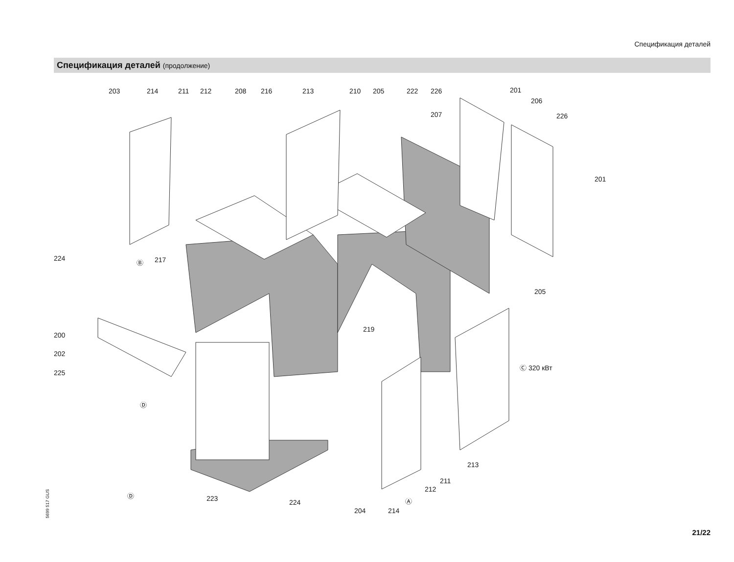Спецификация деталей
Спецификация деталей (продолжение)
203 214 211 212 208 216 213 210 205 222 226 201
206
207 226
201
224 Ⓑ 217
205
219
200
202
Ⓒ 320 кВт
225
Ⓓ
213
211
212
Ⓓ 223 Ⓐ
224
204 214
5699 517 GUS
21/22